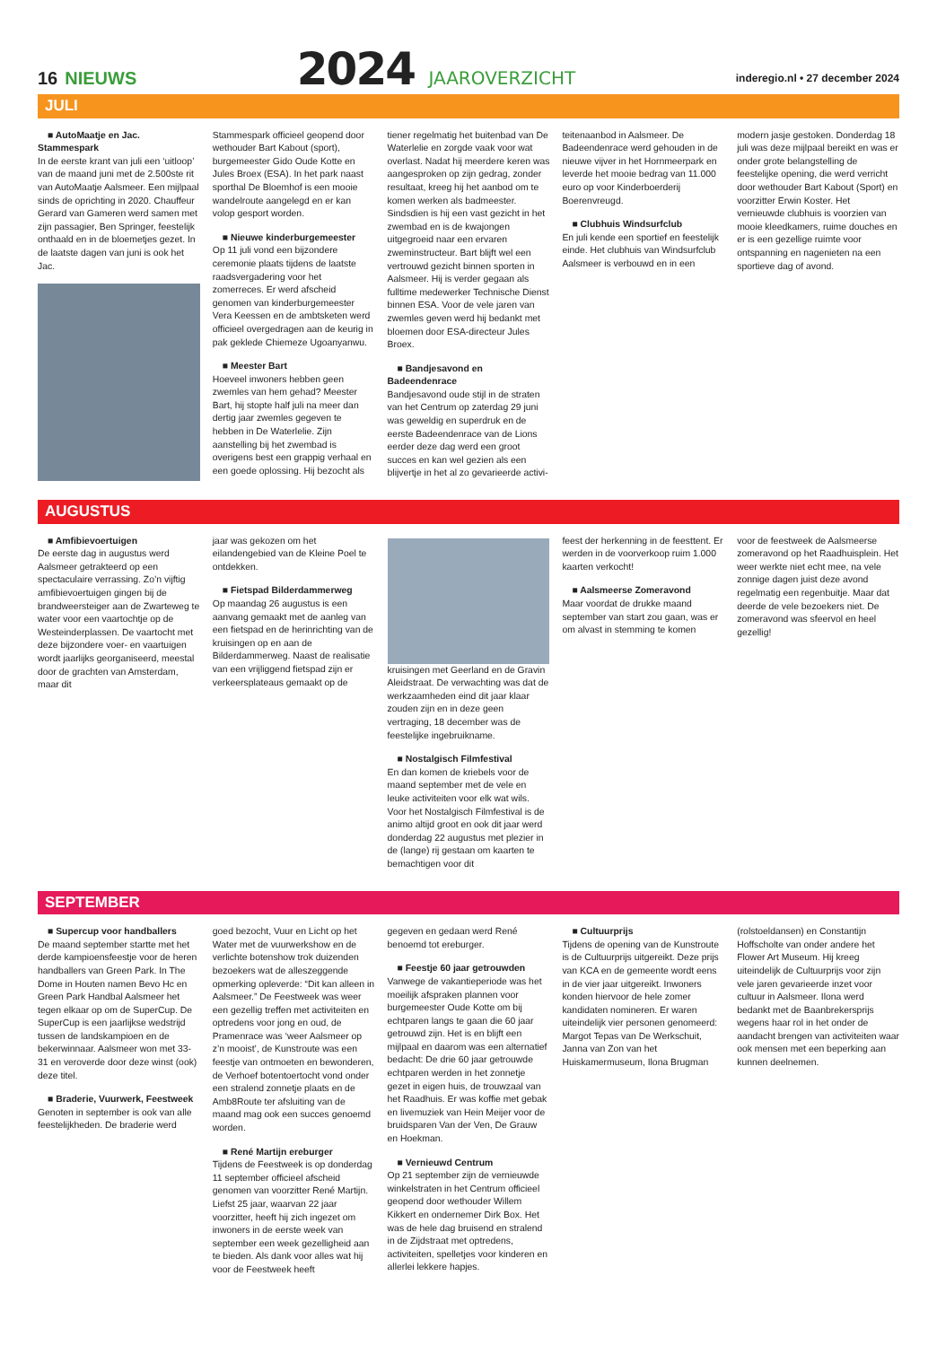16 NIEUWS
2024 JAAROVERZICHT
inderegio.nl • 27 december 2024
JULI
■ AutoMaatje en Jac. Stammespark
In de eerste krant van juli een ‘uitloop’ van de maand juni met de 2.500ste rit van AutoMaatje Aalsmeer. Een mijlpaal sinds de oprichting in 2020. Chauffeur Gerard van Gameren werd samen met zijn passagier, Ben Springer, feestelijk onthaald en in de bloemetjes gezet. In de laatste dagen van juni is ook het Jac.
Stammespark officieel geopend door wethouder Bart Kabout (sport), burgemeester Gido Oude Kotte en Jules Broex (ESA). In het park naast sporthal De Bloemhof is een mooie wandelroute aangelegd en er kan volop gesport worden.
■ Nieuwe kinderburgemeester
Op 11 juli vond een bijzondere ceremonie plaats tijdens de laatste raadsvergadering voor het zomerreces. Er werd afscheid genomen van kinderburgemeester Vera Keessen en de ambtsketen werd officieel overgedragen aan de keurig in pak geklede Chiemeze Ugoanyanwu.
■ Meester Bart
Hoeveel inwoners hebben geen zwemles van hem gehad? Meester Bart, hij stopte half juli na meer dan dertig jaar zwemles gegeven te hebben in De Waterlelie. Zijn aanstelling bij het zwembad is overigens best een grappig verhaal en een goede oplossing. Hij bezocht als
tiener regelmatig het buitenbad van De Waterlelie en zorgde vaak voor wat overlast. Nadat hij meerdere keren was aangesproken op zijn gedrag, zonder resultaat, kreeg hij het aanbod om te komen werken als badmeester. Sindsdien is hij een vast gezicht in het zwembad en is de kwajongen uitgegroeid naar een ervaren zweminstructeur. Bart blijft wel een vertrouwd gezicht binnen sporten in Aalsmeer. Hij is verder gegaan als fulltime medewerker Technische Dienst binnen ESA. Voor de vele jaren van zwemles geven werd hij bedankt met bloemen door ESA-directeur Jules Broex.
■ Bandjesavond en Badeendenrace
Bandjesavond oude stijl in de straten van het Centrum op zaterdag 29 juni was geweldig en superdruk en de eerste Badeendenrace van de Lions eerder deze dag werd een groot succes en kan wel gezien als een blijvertje in het al zo gevarieerde activi-
teitenaanbod in Aalsmeer. De Badeendenrace werd gehouden in de nieuwe vijver in het Hornmeerpark en leverde het mooie bedrag van 11.000 euro op voor Kinderboerderij Boerenvreugd.
■ Clubhuis Windsurfclub
En juli kende een sportief en feestelijk einde. Het clubhuis van Windsurfclub Aalsmeer is verbouwd en in een
modern jasje gestoken. Donderdag 18 juli was deze mijlpaal bereikt en was er onder grote belangstelling de feestelijke opening, die werd verricht door wethouder Bart Kabout (Sport) en voorzitter Erwin Koster. Het vernieuwde clubhuis is voorzien van mooie kleedkamers, ruime douches en er is een gezellige ruimte voor ontspanning en nagenieten na een sportieve dag of avond.
AUGUSTUS
■ Amfibievoertuigen
De eerste dag in augustus werd Aalsmeer getrakteerd op een spectaculaire verrassing. Zo’n vijftig amfibievoertuigen gingen bij de brandweersteiger aan de Zwarteweg te water voor een vaartochtje op de Westeinderplassen. De vaartocht met deze bijzondere voer- en vaartuigen wordt jaarlijks georganiseerd, meestal door de grachten van Amsterdam, maar dit
jaar was gekozen om het eilandengebied van de Kleine Poel te ontdekken.
■ Fietspad Bilderdammerweg
Op maandag 26 augustus is een aanvang gemaakt met de aanleg van een fietspad en de herinrichting van de kruisingen op en aan de Bilderdammerweg. Naast de realisatie van een vrijliggend fietspad zijn er verkeersplateaus gemaakt op de
kruisingen met Geerland en de Gravin Aleidstraat. De verwachting was dat de werkzaamheden eind dit jaar klaar zouden zijn en in deze geen vertraging, 18 december was de feestelijke ingebruikname.
■ Nostalgisch Filmfestival
En dan komen de kriebels voor de maand september met de vele en leuke activiteiten voor elk wat wils. Voor het Nostalgisch Filmfestival is de animo altijd groot en ook dit jaar werd donderdag 22 augustus met plezier in de (lange) rij gestaan om kaarten te bemachtigen voor dit
feest der herkenning in de feesttent. Er werden in de voorverkoop ruim 1.000 kaarten verkocht!
■ Aalsmeerse Zomeravond
Maar voordat de drukke maand september van start zou gaan, was er om alvast in stemming te komen
voor de feestweek de Aalsmeerse zomeravond op het Raadhuisplein. Het weer werkte niet echt mee, na vele zonnige dagen juist deze avond regelmatig een regenbuitje. Maar dat deerde de vele bezoekers niet. De zomeravond was sfeervol en heel gezellig!
SEPTEMBER
■ Supercup voor handballers
De maand september startte met het derde kampioensfeestje voor de heren handballers van Green Park. In The Dome in Houten namen Bevo Hc en Green Park Handbal Aalsmeer het tegen elkaar op om de SuperCup. De SuperCup is een jaarlijkse wedstrijd tussen de landskampioen en de bekerwinnaar. Aalsmeer won met 33-31 en veroverde door deze winst (ook) deze titel.
■ Braderie, Vuurwerk, Feestweek
Genoten in september is ook van alle feestelijkheden. De braderie werd
goed bezocht, Vuur en Licht op het Water met de vuurwerkshow en de verlichte botenshow trok duizenden bezoekers wat de alleszeggende opmerking opleverde: “Dit kan alleen in Aalsmeer.” De Feestweek was weer een gezellig treffen met activiteiten en optredens voor jong en oud, de Pramenrace was ‘weer Aalsmeer op z’n mooist’, de Kunstroute was een feestje van ontmoeten en bewonderen, de Verhoef botentoertocht vond onder een stralend zonnetje plaats en de Amb8Route ter afsluiting van de maand mag ook een succes genoemd worden.
■ René Martijn ereburger
Tijdens de Feestweek is op donderdag 11 september officieel afscheid genomen van voorzitter René Martijn. Liefst 25 jaar, waarvan 22 jaar voorzitter, heeft hij zich ingezet om inwoners in de eerste week van september een week gezelligheid aan te bieden. Als dank voor alles wat hij voor de Feestweek heeft
gegeven en gedaan werd René benoemd tot ereburger.
■ Feestje 60 jaar getrouwden
Vanwege de vakantieperiode was het moeilijk afspraken plannen voor burgemeester Oude Kotte om bij echtparen langs te gaan die 60 jaar getrouwd zijn. Het is en blijft een mijlpaal en daarom was een alternatief bedacht: De drie 60 jaar getrouwde echtparen werden in het zonnetje gezet in eigen huis, de trouwzaal van het Raadhuis. Er was koffie met gebak en livemuziek van Hein Meijer voor de bruidsparen Van der Ven, De Grauw en Hoekman.
■ Vernieuwd Centrum
Op 21 september zijn de vernieuwde winkelstraten in het Centrum officieel geopend door wethouder Willem Kikkert en ondernemer Dirk Box. Het was de hele dag bruisend en stralend in de Zijdstraat met optredens, activiteiten, spelletjes voor kinderen en allerlei lekkere hapjes.
■ Cultuurprijs
Tijdens de opening van de Kunstroute is de Cultuurprijs uitgereikt. Deze prijs van KCA en de gemeente wordt eens in de vier jaar uitgereikt. Inwoners konden hiervoor de hele zomer kandidaten nomineren. Er waren uiteindelijk vier personen genomeerd: Margot Tepas van De Werkschuit, Janna van Zon van het Huiskamermuseum, Ilona Brugman
(rolstoeldansen) en Constantijn Hoffscholte van onder andere het Flower Art Museum. Hij kreeg uiteindelijk de Cultuurprijs voor zijn vele jaren gevarieerde inzet voor cultuur in Aalsmeer. Ilona werd bedankt met de Baanbrekersprijs wegens haar rol in het onder de aandacht brengen van activiteiten waar ook mensen met een beperking aan kunnen deelnemen.